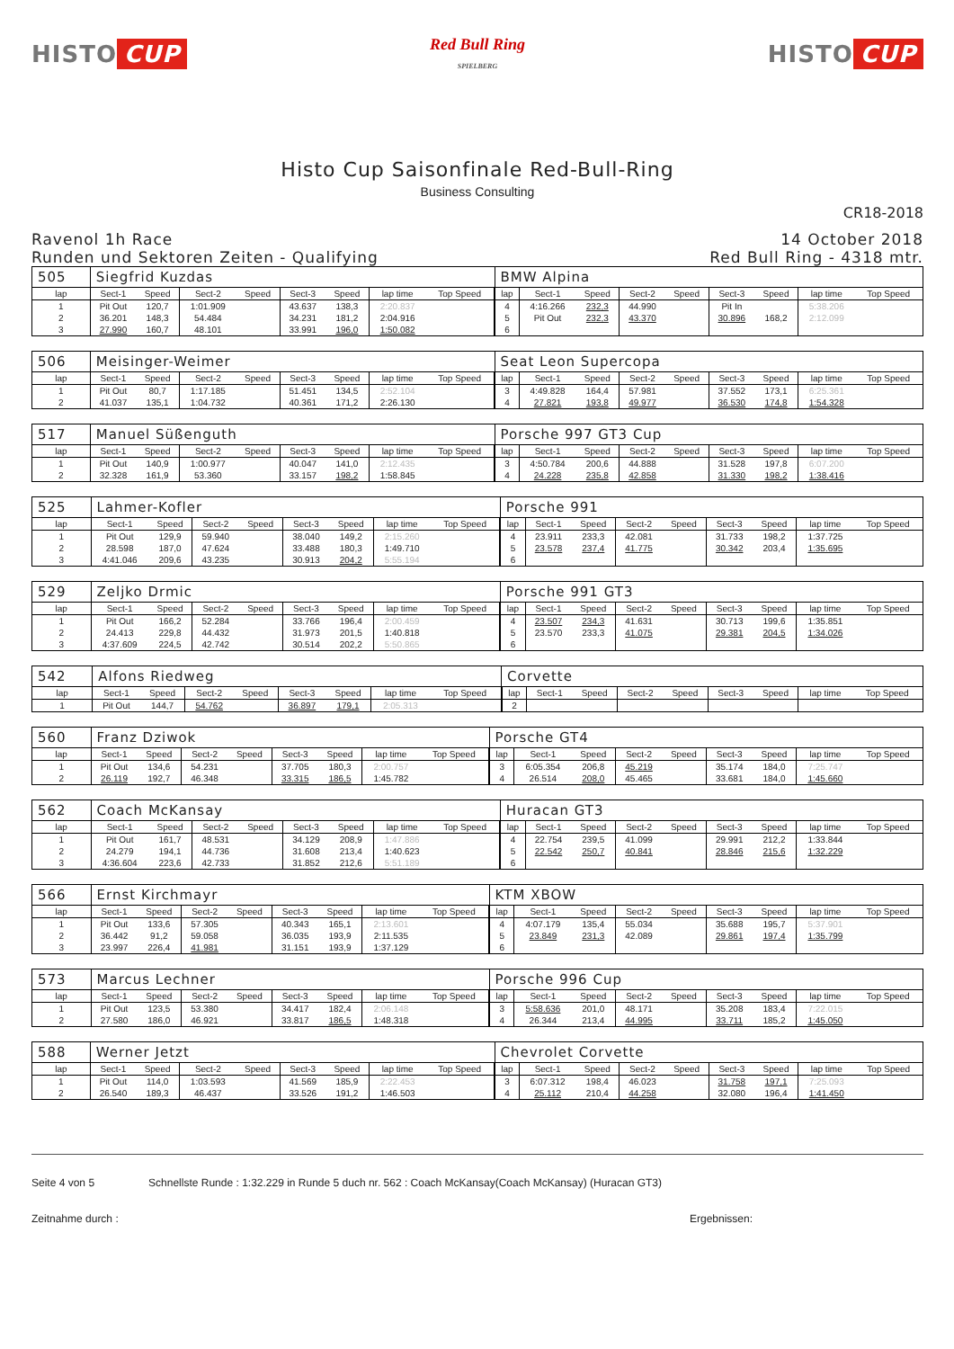HISTO CUP
Red Bull Ring
SPIELBERG
HISTO CUP
Histo Cup Saisonfinale Red-Bull-Ring
Business Consulting
CR18-2018
Ravenol 1h Race
Runden und Sektoren Zeiten - Qualifying
14 October 2018
Red Bull Ring - 4318 mtr.
| 505 | Siegfrid Kuzdas | | | | | | | | BMW Alpina | | | | | | | | |
| lap | Sect-1 | Speed | Sect-2 | Speed | Sect-3 | Speed | lap time | Top Speed | lap | Sect-1 | Speed | Sect-2 | Speed | Sect-3 | Speed | lap time | Top Speed |
| 1 | Pit Out | 120,7 | 1:01.909 | | 43.637 | 138,3 | 2:20.837 | | 4 | 4:16.266 | 232,3 | 44.990 | | Pit In | | 5:38.206 | |
| 2 | 36.201 | 148,3 | 54.484 | | 34.231 | 181,2 | 2:04.916 | | 5 | Pit Out | 232,3 | 43.370 | | 30.896 | 168,2 | 2:12.099 | |
| 3 | 27.990 | 160,7 | 48.101 | | 33.991 | 196,0 | 1:50.082 | | 6 | | | | | | | | |
| 506 | Meisinger-Weimer | | | | | | | | Seat Leon Supercopa | | | | | | | | |
| lap | Sect-1 | Speed | Sect-2 | Speed | Sect-3 | Speed | lap time | Top Speed | lap | Sect-1 | Speed | Sect-2 | Speed | Sect-3 | Speed | lap time | Top Speed |
| 1 | Pit Out | 80,7 | 1:17.185 | | 51.451 | 134,5 | 2:52.104 | | 3 | 4:49.828 | 164,4 | 57.981 | | 37.552 | 173,1 | 6:25.361 | |
| 2 | 41.037 | 135,1 | 1:04.732 | | 40.361 | 171,2 | 2:26.130 | | 4 | 27.821 | 193,8 | 49.977 | | 36.530 | 174,8 | 1:54.328 | |
| 517 | Manuel Süßenguth | | | | | | | | Porsche 997 GT3 Cup | | | | | | | | |
| lap | Sect-1 | Speed | Sect-2 | Speed | Sect-3 | Speed | lap time | Top Speed | lap | Sect-1 | Speed | Sect-2 | Speed | Sect-3 | Speed | lap time | Top Speed |
| 1 | Pit Out | 140,9 | 1:00.977 | | 40.047 | 141,0 | 2:12.435 | | 3 | 4:50.784 | 200,6 | 44.888 | | 31.528 | 197,8 | 6:07.200 | |
| 2 | 32.328 | 161,9 | 53.360 | | 33.157 | 198,2 | 1:58.845 | | 4 | 24.228 | 235,8 | 42.858 | | 31.330 | 198,2 | 1:38.416 | |
| 525 | Lahmer-Kofler | | | | | | | | Porsche 991 | | | | | | | | |
| lap | Sect-1 | Speed | Sect-2 | Speed | Sect-3 | Speed | lap time | Top Speed | lap | Sect-1 | Speed | Sect-2 | Speed | Sect-3 | Speed | lap time | Top Speed |
| 1 | Pit Out | 129,9 | 59.940 | | 38.040 | 149,2 | 2:15.260 | | 4 | 23.911 | 233,3 | 42.081 | | 31.733 | 198,2 | 1:37.725 | |
| 2 | 28.598 | 187,0 | 47.624 | | 33.488 | 180,3 | 1:49.710 | | 5 | 23.578 | 237,4 | 41.775 | | 30.342 | 203,4 | 1:35.695 | |
| 3 | 4:41.046 | 209,6 | 43.235 | | 30.913 | 204,2 | 5:55.194 | | 6 | | | | | | | | |
| 529 | Zeljko Drmic | | | | | | | | Porsche 991 GT3 | | | | | | | | |
| lap | Sect-1 | Speed | Sect-2 | Speed | Sect-3 | Speed | lap time | Top Speed | lap | Sect-1 | Speed | Sect-2 | Speed | Sect-3 | Speed | lap time | Top Speed |
| 1 | Pit Out | 166,2 | 52.284 | | 33.766 | 196,4 | 2:00.459 | | 4 | 23.507 | 234,3 | 41.631 | | 30.713 | 199,6 | 1:35.851 | |
| 2 | 24.413 | 229,8 | 44.432 | | 31.973 | 201,5 | 1:40.818 | | 5 | 23.570 | 233,3 | 41.075 | | 29.381 | 204,5 | 1:34.026 | |
| 3 | 4:37.609 | 224,5 | 42.742 | | 30.514 | 202,2 | 5:50.865 | | 6 | | | | | | | | |
| 542 | Alfons Riedweg | | | | | | | | Corvette | | | | | | | | |
| lap | Sect-1 | Speed | Sect-2 | Speed | Sect-3 | Speed | lap time | Top Speed | lap | Sect-1 | Speed | Sect-2 | Speed | Sect-3 | Speed | lap time | Top Speed |
| 1 | Pit Out | 144,7 | 54.762 | | 36.897 | 179,1 | 2:05.313 | | 2 | | | | | | | | |
| 560 | Franz Dziwok | | | | | | | | Porsche GT4 | | | | | | | | |
| lap | Sect-1 | Speed | Sect-2 | Speed | Sect-3 | Speed | lap time | Top Speed | lap | Sect-1 | Speed | Sect-2 | Speed | Sect-3 | Speed | lap time | Top Speed |
| 1 | Pit Out | 134,6 | 54.231 | | 37.705 | 180,3 | 2:00.757 | | 3 | 6:05.354 | 206,8 | 45.219 | | 35.174 | 184,0 | 7:25.747 | |
| 2 | 26.119 | 192,7 | 46.348 | | 33.315 | 186,5 | 1:45.782 | | 4 | 26.514 | 208,0 | 45.465 | | 33.681 | 184,0 | 1:45.660 | |
| 562 | Coach McKansay | | | | | | | | Huracan GT3 | | | | | | | | |
| lap | Sect-1 | Speed | Sect-2 | Speed | Sect-3 | Speed | lap time | Top Speed | lap | Sect-1 | Speed | Sect-2 | Speed | Sect-3 | Speed | lap time | Top Speed |
| 1 | Pit Out | 161,7 | 48.531 | | 34.129 | 208,9 | 1:47.886 | | 4 | 22.754 | 239,5 | 41.099 | | 29.991 | 212,2 | 1:33.844 | |
| 2 | 24.279 | 194,1 | 44.736 | | 31.608 | 213,4 | 1:40.623 | | 5 | 22.542 | 250,7 | 40.841 | | 28.846 | 215,6 | 1:32.229 | |
| 3 | 4:36.604 | 223,6 | 42.733 | | 31.852 | 212,6 | 5:51.189 | | 6 | | | | | | | | |
| 566 | Ernst Kirchmayr | | | | | | | | KTM XBOW | | | | | | | | |
| lap | Sect-1 | Speed | Sect-2 | Speed | Sect-3 | Speed | lap time | Top Speed | lap | Sect-1 | Speed | Sect-2 | Speed | Sect-3 | Speed | lap time | Top Speed |
| 1 | Pit Out | 133,6 | 57.305 | | 40.343 | 165,1 | 2:13.601 | | 4 | 4:07.179 | 135,4 | 55.034 | | 35.688 | 195,7 | 5:37.901 | |
| 2 | 36.442 | 91,2 | 59.058 | | 36.035 | 193,9 | 2:11.535 | | 5 | 23.849 | 231,3 | 42.089 | | 29.861 | 197,4 | 1:35.799 | |
| 3 | 23.997 | 226,4 | 41.981 | | 31.151 | 193,9 | 1:37.129 | | 6 | | | | | | | | |
| 573 | Marcus Lechner | | | | | | | | Porsche 996 Cup | | | | | | | | |
| lap | Sect-1 | Speed | Sect-2 | Speed | Sect-3 | Speed | lap time | Top Speed | lap | Sect-1 | Speed | Sect-2 | Speed | Sect-3 | Speed | lap time | Top Speed |
| 1 | Pit Out | 123,5 | 53.380 | | 34.417 | 182,4 | 2:06.148 | | 3 | 5:58.636 | 201,0 | 48.171 | | 35.208 | 183,4 | 7:22.015 | |
| 2 | 27.580 | 186,0 | 46.921 | | 33.817 | 186,5 | 1:48.318 | | 4 | 26.344 | 213,4 | 44.995 | | 33.711 | 185,2 | 1:45.050 | |
| 588 | Werner Jetzt | | | | | | | | Chevrolet Corvette | | | | | | | | |
| lap | Sect-1 | Speed | Sect-2 | Speed | Sect-3 | Speed | lap time | Top Speed | lap | Sect-1 | Speed | Sect-2 | Speed | Sect-3 | Speed | lap time | Top Speed |
| 1 | Pit Out | 114,0 | 1:03.593 | | 41.569 | 185,9 | 2:22.453 | | 3 | 6:07.312 | 198,4 | 46.023 | | 31.758 | 197,1 | 7:25.093 | |
| 2 | 26.540 | 189,3 | 46.437 | | 33.526 | 191,2 | 1:46.503 | | 4 | 25.112 | 210,4 | 44.258 | | 32.080 | 196,4 | 1:41.450 | |
Seite 4 von 5 Schnellste Runde : 1:32.229 in Runde 5 duch nr. 562 : Coach McKansay(Coach McKansay) (Huracan GT3)
Zeitnahme durch : Ergebnissen: